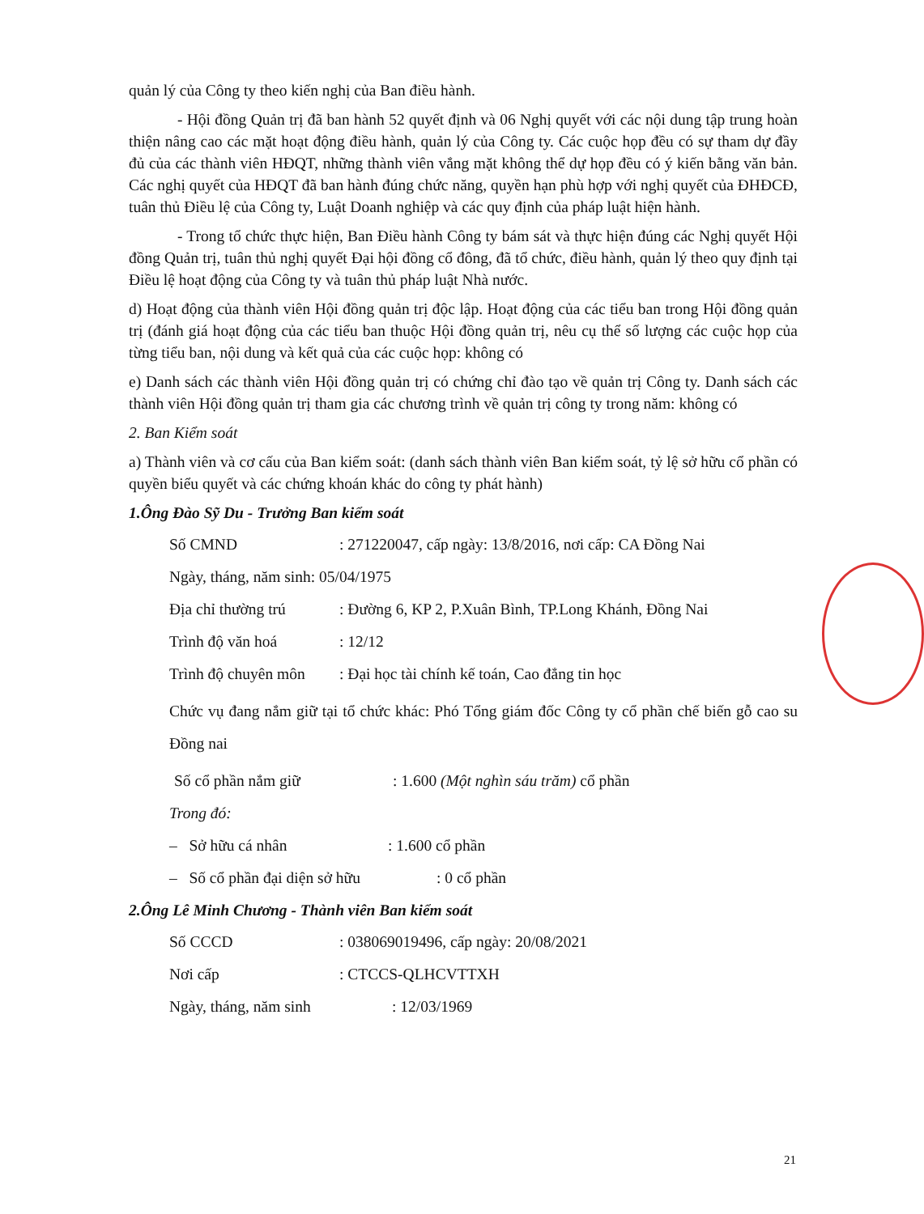quản lý của Công ty theo kiến nghị của Ban điều hành.
- Hội đồng Quản trị đã ban hành 52 quyết định và 06 Nghị quyết với các nội dung tập trung hoàn thiện nâng cao các mặt hoạt động điều hành, quản lý của Công ty. Các cuộc họp đều có sự tham dự đầy đủ của các thành viên HĐQT, những thành viên vắng mặt không thể dự họp đều có ý kiến bằng văn bản. Các nghị quyết của HĐQT đã ban hành đúng chức năng, quyền hạn phù hợp với nghị quyết của ĐHĐCĐ, tuân thủ Điều lệ của Công ty, Luật Doanh nghiệp và các quy định của pháp luật hiện hành.
- Trong tổ chức thực hiện, Ban Điều hành Công ty bám sát và thực hiện đúng các Nghị quyết Hội đồng Quản trị, tuân thủ nghị quyết Đại hội đồng cổ đông, đã tổ chức, điều hành, quản lý theo quy định tại Điều lệ hoạt động của Công ty và tuân thủ pháp luật Nhà nước.
d) Hoạt động của thành viên Hội đồng quản trị độc lập. Hoạt động của các tiểu ban trong Hội đồng quản trị (đánh giá hoạt động của các tiểu ban thuộc Hội đồng quản trị, nêu cụ thể số lượng các cuộc họp của từng tiểu ban, nội dung và kết quả của các cuộc họp: không có
e) Danh sách các thành viên Hội đồng quản trị có chứng chỉ đào tạo về quản trị Công ty. Danh sách các thành viên Hội đồng quản trị tham gia các chương trình về quản trị công ty trong năm: không có
2. Ban Kiểm soát
a) Thành viên và cơ cấu của Ban kiểm soát: (danh sách thành viên Ban kiểm soát, tỷ lệ sở hữu cổ phần có quyền biểu quyết và các chứng khoán khác do công ty phát hành)
1.Ông Đào Sỹ Du - Trưởng Ban kiểm soát
Số CMND: 271220047, cấp ngày: 13/8/2016, nơi cấp: CA Đồng Nai
Ngày, tháng, năm sinh: 05/04/1975
Địa chỉ thường trú: Đường 6, KP 2, P.Xuân Bình, TP.Long Khánh, Đồng Nai
Trình độ văn hoá: 12/12
Trình độ chuyên môn: Đại học tài chính kế toán, Cao đẳng tin học
Chức vụ đang nắm giữ tại tổ chức khác: Phó Tổng giám đốc Công ty cổ phần chế biến gỗ cao su Đồng nai
Số cổ phần nắm giữ: 1.600 (Một nghìn sáu trăm) cổ phần
Trong đó:
– Sở hữu cá nhân: 1.600 cổ phần
– Số cổ phần đại diện sở hữu: 0 cổ phần
2.Ông Lê Minh Chương - Thành viên Ban kiểm soát
Số CCCD: 038069019496, cấp ngày: 20/08/2021
Nơi cấp: CTCCS-QLHCVTTXH
Ngày, tháng, năm sinh: 12/03/1969
21